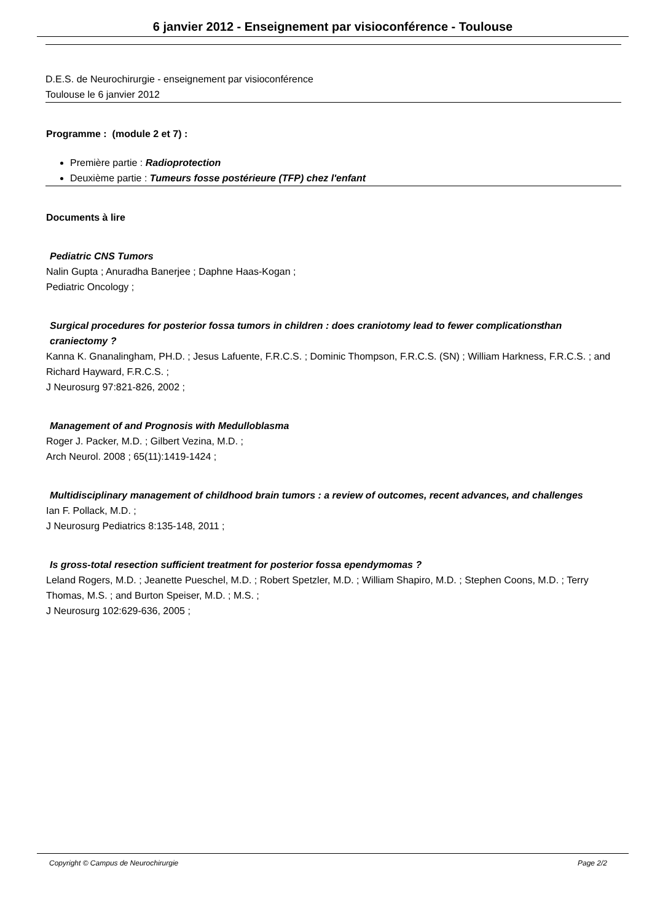6 janvier 2012 - Enseignement par visioconférence - Toulouse
D.E.S. de Neurochirurgie - enseignement par visioconférence
Toulouse le 6 janvier 2012
Programme : (module 2 et 7) :
Première partie : Radioprotection
Deuxième partie : Tumeurs fosse postérieure (TFP) chez l'enfant
Documents à lire
Pediatric CNS Tumors
Nalin Gupta ; Anuradha Banerjee ; Daphne Haas-Kogan ;
Pediatric Oncology ;
Surgical procedures for posterior fossa tumors in children : does craniotomy lead to fewer complications than craniectomy ?
Kanna K. Gnanalingham, PH.D. ; Jesus Lafuente, F.R.C.S. ; Dominic Thompson, F.R.C.S. (SN) ; William Harkness, F.R.C.S. ; and Richard Hayward, F.R.C.S. ;
J Neurosurg 97:821-826, 2002 ;
Management of and Prognosis with Medulloblasma
Roger J. Packer, M.D. ; Gilbert Vezina, M.D. ;
Arch Neurol. 2008 ; 65(11):1419-1424 ;
Multidisciplinary management of childhood brain tumors : a review of outcomes, recent advances, and challenges
Ian F. Pollack, M.D. ;
J Neurosurg Pediatrics 8:135-148, 2011 ;
Is gross-total resection sufficient treatment for posterior fossa ependymomas ?
Leland Rogers, M.D. ; Jeanette Pueschel, M.D. ; Robert Spetzler, M.D. ; William Shapiro, M.D. ; Stephen Coons, M.D. ; Terry Thomas, M.S. ; and Burton Speiser, M.D. ; M.S. ;
J Neurosurg 102:629-636, 2005 ;
Copyright © Campus de Neurochirurgie Page 2/2